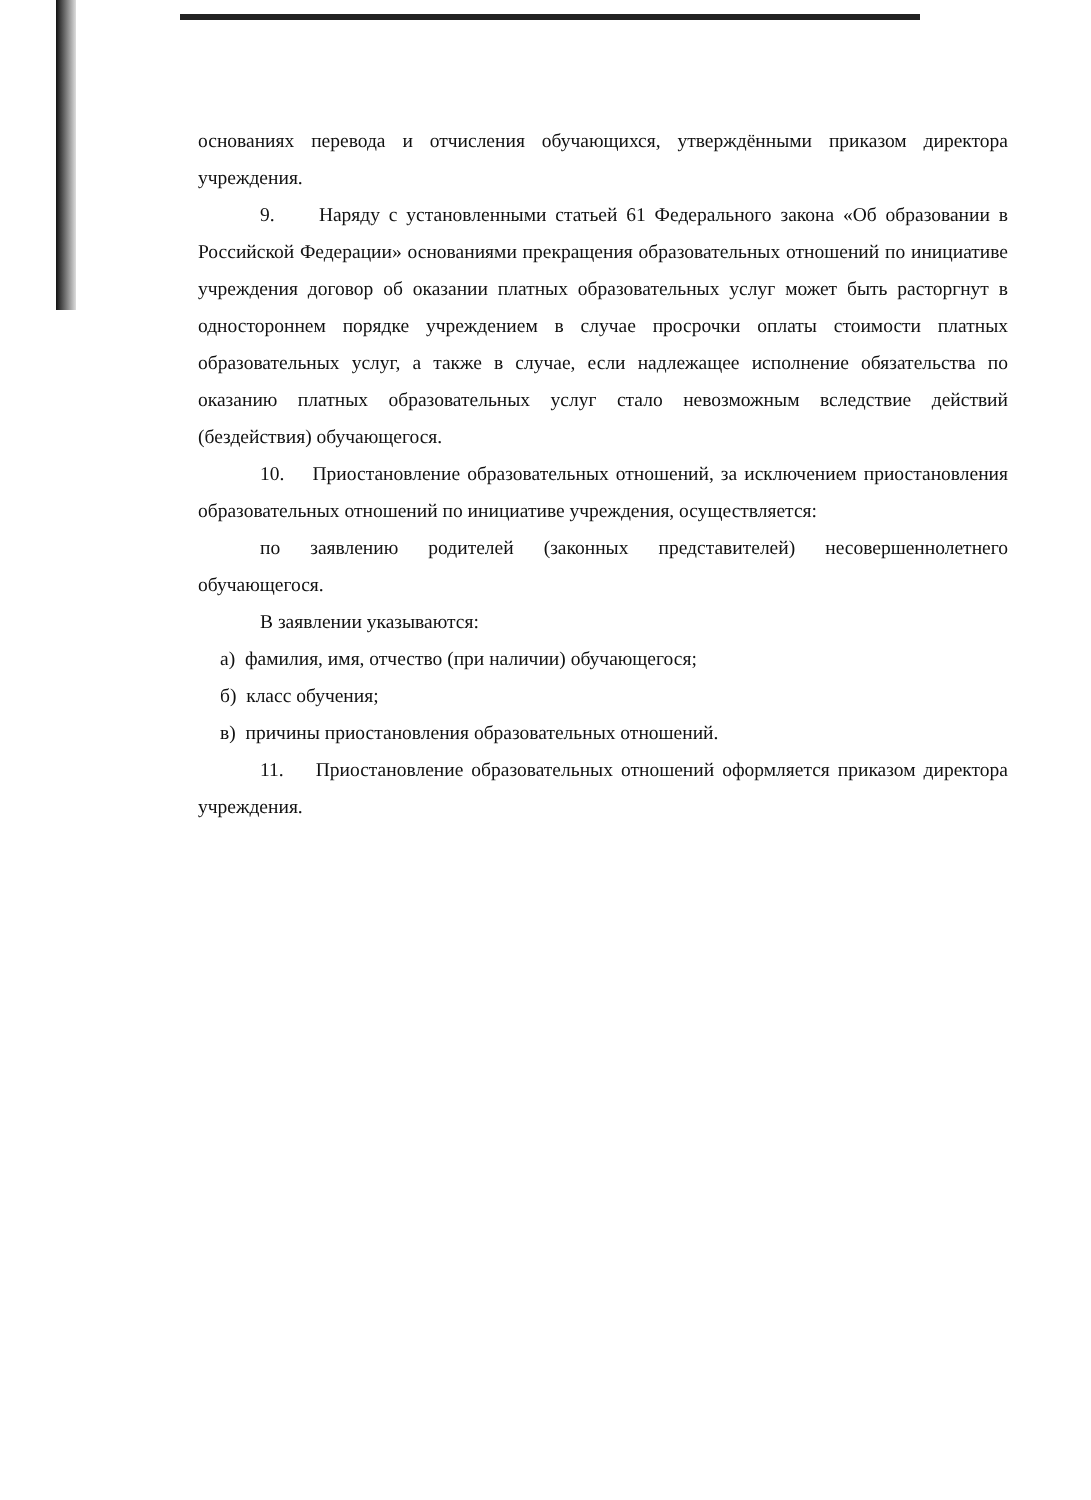основаниях перевода и отчисления обучающихся, утверждёнными приказом директора учреждения.
9. Наряду с установленными статьей 61 Федерального закона «Об образовании в Российской Федерации» основаниями прекращения образовательных отношений по инициативе учреждения договор об оказании платных образовательных услуг может быть расторгнут в одностороннем порядке учреждением в случае просрочки оплаты стоимости платных образовательных услуг, а также в случае, если надлежащее исполнение обязательства по оказанию платных образовательных услуг стало невозможным вследствие действий (бездействия) обучающегося.
10. Приостановление образовательных отношений, за исключением приостановления образовательных отношений по инициативе учреждения, осуществляется:
по заявлению родителей (законных представителей) несовершеннолетнего обучающегося.
В заявлении указываются:
а) фамилия, имя, отчество (при наличии) обучающегося;
б) класс обучения;
в) причины приостановления образовательных отношений.
11. Приостановление образовательных отношений оформляется приказом директора учреждения.